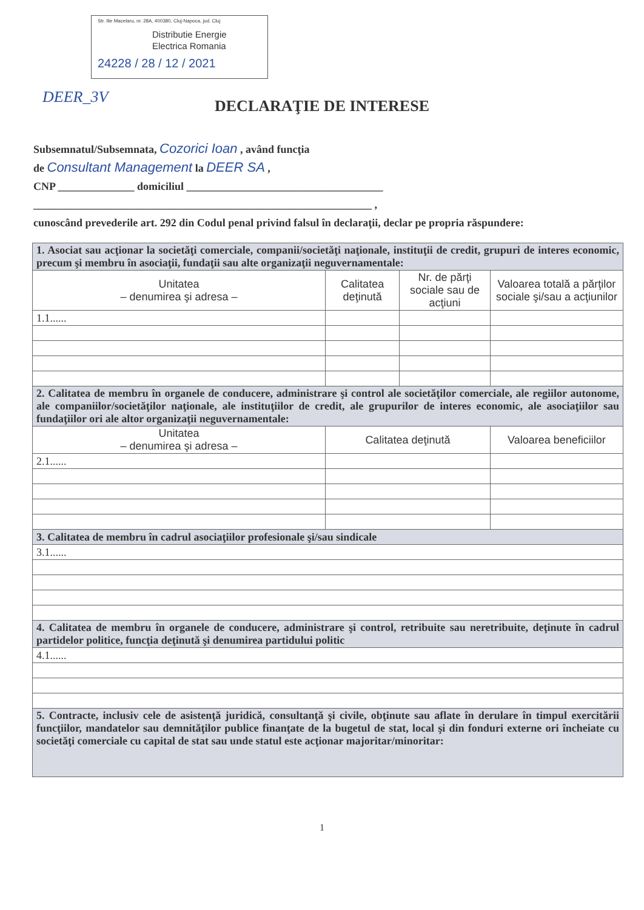Str. Ilie Macelaru, nr. 28A, 400380, Cluj-Napoca, jud. Cluj
Distributie Energie
Electrica Romania
24228 / 28 / 12 / 2021
DEER_3V
DECLARAŢIE DE INTERESE
Subsemnatul/Subsemnata, Cozorici Ioan , având funcţia
de Consultant Management la DEER SA ,
CNP ______________ domiciliul ____________________________________
______________________________________________________________ ,
cunoscând prevederile art. 292 din Codul penal privind falsul în declaraţii, declar pe propria răspundere:
| 1. Asociat sau acţionar la societăţi comerciale, companii/societăţi naţionale, instituţii de credit, grupuri de interes economic, precum şi membru în asociaţii, fundaţii sau alte organizaţii neguvernamentale: | | | |
| --- | --- | --- | --- |
| Unitatea – denumirea şi adresa – | Calitatea deţinută | Nr. de părţi sociale sau de acţiuni | Valoarea totală a părţilor sociale şi/sau a acţiunilor |
| 1.1...... | | | |
| 2. Calitatea de membru în organele de conducere, administrare şi control ale societăţilor comerciale, ale regiilor autonome, ale companiilor/societăţilor naţionale, ale instituţiilor de credit, ale grupurilor de interes economic, ale asociaţiilor sau fundaţiilor ori ale altor organizaţii neguvernamentale: | | | |
| Unitatea – denumirea şi adresa – | Calitatea deţinută | | Valoarea beneficiilor |
| 2.1...... | | | |
| 3. Calitatea de membru în cadrul asociaţiilor profesionale şi/sau sindicale | | | |
| 3.1...... | | | |
| 4. Calitatea de membru în organele de conducere, administrare şi control, retribuite sau neretribuite, deţinute în cadrul partidelor politice, funcţia deţinută şi denumirea partidului politic | | | |
| 4.1...... | | | |
| 5. Contracte, inclusiv cele de asistenţă juridică, consultanţă şi civile, obţinute sau aflate în derulare în timpul exercitării funcţiilor, mandatelor sau demnităţilor publice finanţate de la bugetul de stat, local şi din fonduri externe ori încheiate cu societăţi comerciale cu capital de stat sau unde statul este acţionar majoritar/minoritar: | | | |
1